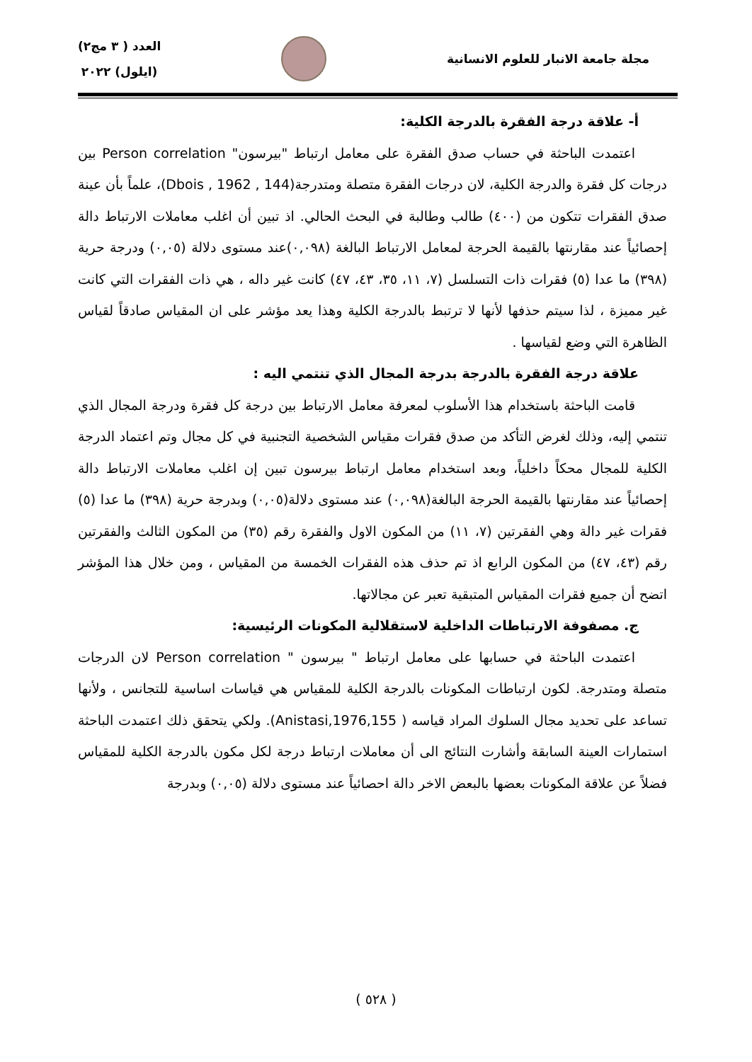مجلة جامعة الانبار للعلوم الانسانية
العدد ( ٣ مج٢)
(ايلول) ٢٠٢٢
أ- علاقة درجة الفقرة بالدرجة الكلية:
اعتمدت الباحثة في حساب صدق الفقرة على معامل ارتباط "بيرسون" Person correlation بين درجات كل فقرة والدرجة الكلية، لان درجات الفقرة متصلة ومتدرجة(Dbois , 1962 , 144)، علماً بأن عينة صدق الفقرات تتكون من (٤٠٠) طالب وطالبة في البحث الحالي. اذ تبين أن اغلب معاملات الارتباط دالة إحصائياً عند مقارنتها بالقيمة الحرجة لمعامل الارتباط البالغة (٠,٠٩٨)عند مستوى دلالة (٠,٠٥) ودرجة حرية (٣٩٨) ما عدا (٥) فقرات ذات التسلسل (٧، ١١، ٣٥، ٤٣، ٤٧) كانت غير داله ، هي ذات الفقرات التي كانت غير مميزة ، لذا سيتم حذفها لأنها لا ترتبط بالدرجة الكلية وهذا يعد مؤشر على ان المقياس صادقاً لقياس الظاهرة التي وضع لقياسها .
علاقة درجة الفقرة بالدرجة بدرجة المجال الذي تنتمي اليه :
قامت الباحثة باستخدام هذا الأسلوب لمعرفة معامل الارتباط بين درجة كل فقرة ودرجة المجال الذي تنتمي إليه، وذلك لغرض التأكد من صدق فقرات مقياس الشخصية التجنبية في كل مجال وتم اعتماد الدرجة الكلية للمجال محكاً داخلياً، وبعد استخدام معامل ارتباط بيرسون تبين إن اغلب معاملات الارتباط دالة إحصائياً عند مقارنتها بالقيمة الحرجة البالغة(٠,٠٩٨) عند مستوى دلالة(٠,٠٥) وبدرجة حرية (٣٩٨) ما عدا (٥) فقرات غير دالة وهي الفقرتين (٧، ١١) من المكون الاول والفقرة رقم (٣٥) من المكون الثالث والفقرتين رقم (٤٣، ٤٧) من المكون الرابع اذ تم حذف هذه الفقرات الخمسة من المقياس ، ومن خلال هذا المؤشر اتضح أن جميع فقرات المقياس المتبقية تعبر عن مجالاتها.
ج. مصفوفة الارتباطات الداخلية لاستقلالية المكونات الرئيسية:
اعتمدت الباحثة في حسابها على معامل ارتباط " بيرسون " Person correlation لان الدرجات متصلة ومتدرجة. لكون ارتباطات المكونات بالدرجة الكلية للمقياس هي قياسات اساسية للتجانس ، ولأنها تساعد على تحديد مجال السلوك المراد قياسه ( Anistasi,1976,155). ولكي يتحقق ذلك اعتمدت الباحثة استمارات العينة السابقة وأشارت النتائج الى أن معاملات ارتباط درجة لكل مكون بالدرجة الكلية للمقياس فضلاً عن علاقة المكونات بعضها بالبعض الاخر دالة احصائياً عند مستوى دلالة (٠,٠٥) وبدرجة
( ٥٢٨ )